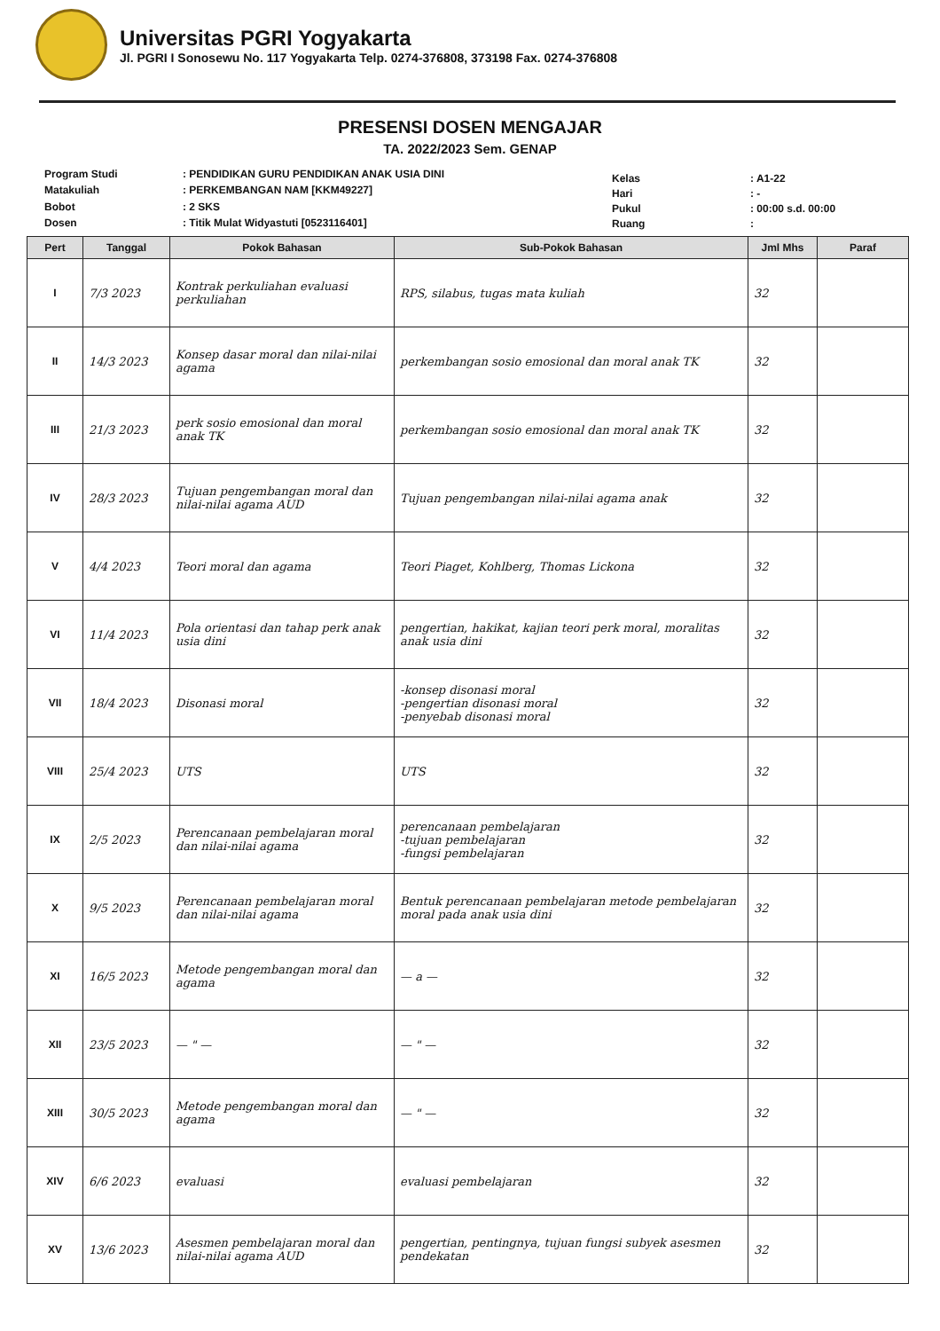Universitas PGRI Yogyakarta
Jl. PGRI I Sonosewu No. 117 Yogyakarta Telp. 0274-376808, 373198 Fax. 0274-376808
PRESENSI DOSEN MENGAJAR
TA. 2022/2023 Sem. GENAP
| Program Studi | : PENDIDIKAN GURU PENDIDIKAN ANAK USIA DINI |
| Matakuliah | : PERKEMBANGAN NAM [KKM49227] |
| Bobot | : 2 SKS |
| Dosen | : Titik Mulat Widyastuti [0523116401] |
| Kelas | : A1-22 |
| Hari | : - |
| Pukul | : 00:00 s.d. 00:00 |
| Ruang | : |
| Pert | Tanggal | Pokok Bahasan | Sub-Pokok Bahasan | Jml Mhs | Paraf |
| --- | --- | --- | --- | --- | --- |
| I | 7/3 2023 | Kontrak perkuliahan evaluasi perkuliahan | RPS, silabus, tugas mata kuliah | 32 | |
| II | 14/3 2023 | Konsep dasar moral dan nilai-nilai agama | perkembangan sosio emosional dan moral anak TK | 32 | |
| III | 21/3 2023 | perk sosio emosional dan moral anak TK | perkembangan sosio emosional dan moral anak TK | 32 | |
| IV | 28/3 2023 | Tujuan pengembangan moral dan nilai-nilai agama AUD | Tujuan pengembangan nilai-nilai agama anak | 32 | |
| V | 4/4 2023 | Teori moral dan agama | Teori Piaget, Kohlberg, Thomas Lickona | 32 | |
| VI | 11/4 2023 | Pola orientasi dan tahap perk anak usia dini | pengertian, hakikat, kajian teori perk moral, moralitas anak usia dini | 32 | |
| VII | 18/4 2023 | Disonasi moral | -konsep disonasi moral -pengertian disonasi moral -penyebab disonasi moral | 32 | |
| VIII | 25/4 2023 | UTS | UTS | 32 | |
| IX | 2/5 2023 | Perencanaan pembelajaran moral dan nilai-nilai agama | perencanaan pembelajaran -tujuan pembelajaran -fungsi pembelajaran | 32 | |
| X | 9/5 2023 | Perencanaan pembelajaran moral dan nilai-nilai agama | Bentuk perencanaan pembelajaran metode pembelajaran moral pada anak usia dini | 32 | |
| XI | 16/5 2023 | Metode pengembangan moral dan agama | — a — | 32 | |
| XII | 23/5 2023 | — " — | — " — | 32 | |
| XIII | 30/5 2023 | Metode pengembangan moral dan agama | — " — | 32 | |
| XIV | 6/6 2023 | evaluasi | evaluasi pembelajaran | 32 | |
| XV | 13/6 2023 | Asesmen pembelajaran moral dan nilai-nilai agama AUD | pengertian, pentingnya, tujuan fungsi subyek asesmen pendekatan | 32 | |